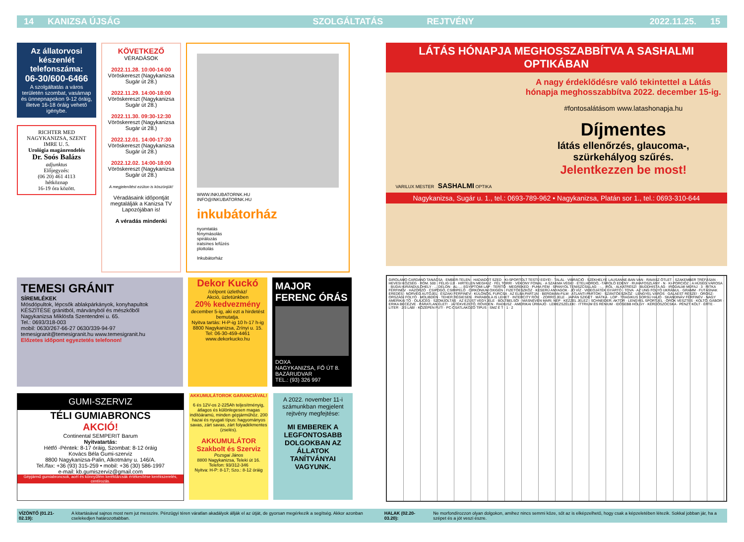14 KANIZSA ÚJSÁG SZOLGÁLTATÁS REJTVÉNY 2022.11.25. 15
Az állatorvosi készenlét telefonszáma:
06-30/600-6466
A szolgáltatás a város területén szombat, vasárnap és ünnep­napokon 9-12 óráig, illetve 16-18 óráig vehető igénybe.
RICHTER MED
NAGYKANIZSA, SZENT IMRE U. 5.
Urológia magánrendelés
Dr. Soós Balázs
adjunktus
Előjegyzés:
(06 20) 461 4113
hétköznap
16-19 óra között.
KÖVETKEZŐ
VÉRADÁSOK
2022.11.28. 10:00-14:00
Vöröskereszt (Nagykanizsa Sugár út 28.)
2022.11.29. 14:00-18:00
Vöröskereszt (Nagykanizsa Sugár út 28.)
2022.11.30. 09:30-12:30
Vöröskereszt (Nagykanizsa Sugár út 28.)
2022.12.01. 14:00-17:30
Vöröskereszt (Nagykanizsa Sugár út 28.)
2022.12.02. 14:00-18:00
Vöröskereszt (Nagykanizsa Sugár út 28.)
A megjelenítést ezúton is köszönjük!
Véradásaink időpontját megtalálják a Kanizsa TV Lapozójában is!
A véradás mindenki
WWW.INKUBATORNK.HU
INFO@INKUBATORNK.HU
inkubátorház
nyomtatás
fénymásolás
spirálozás
iratsínes lefűzés
plottolás
Inkubátorház
TEMESI GRÁNIT
SÍREMLÉKEK
Mósdópultok, lépcsők ablakpárkányok, konyhapultok KÉSZÍTÉSE gránitból, márványból és mészkőből
Nagykanizsa Miklósfa Szentendrei u. 65.
Tel.: 0693/318-003
mobil: 0630/267-66-27 0630/339-94-97
temesigranit@temesigranit.hu www.temesigranit.hu
Előzetes időpont egyeztetés telefonon!
Dekor Kuckó
/célpont üzletház/
Akció, üzletünkben
20% kedvezmény
december 5-ig, aki ezt a hirdetést bemutatja.
Nyitva tartás: H-P-ig 10 h-17 h-ig
8800 Nagykanizsa, Zrínyi u. 15.
Tel: 06-30-459-4461
www.dekorkucko.hu
MAJOR FERENC ÓRÁS
DOXA
NAGYKANIZSA, FŐ ÚT 8. BAZÁRUDVAR
TEL.: (93) 326 997
GUMI-SZERVIZ
TÉLI GUMIABRONCS
AKCIÓ!
Continental SEMPERIT Barum
Nyitvatartás:
Hétfő -Péntek: 8-17 óráig, Szombat: 8-12 óráig
Kovács Béla Gumi-szerviz
8800 Nagykanizsa-Palin, Alkotmány u. 146/A.
Tel./fax: +36 (93) 315-259 • mobil: +36 (30) 586-1997
e-mail: kb.gumiszerviz@gmail.com
Gépjármű gumiabroncsok, acél és könnyűfém keréktárcsák értékesítése kerékszerelés, centírozás.
AKKUMULÁTOROK GARANCIÁVAL!
6 és 12V-os 2-225Ah teljesítményig, átlagos és különlegesen magas indítóáramú, minden gépjárműhöz. 200 hazai és nyugati típus: hagyományos savas, zárt savas, zárt folyadékmentes (zselés).
AKKUMULÁTOR Szakbolt és Szerviz
Pozsgai János
8800 Nagykanizsa, Teleki út 16.
Telefon: 93/312-346
Nyitva: H-P: 8-17; Szo.: 8-12 óráig
A 2022. november 11-i számunkban megjelent rejtvény megfejtése:
MI EMBEREK A LEGFONTOSABB DOLGOKBAN AZ ÁLLATOK TANÍTVÁNYAI VAGYUNK.
LÁTÁS HÓNAPJA MEGHOSSZABBÍTVA A SASHALMI OPTIKÁBAN
A nagy érdeklődésre való tekintettel a Látás hónapja meghosszabbítva 2022. december 15-ig.
#fontosalátásom www.latashonapja.hu
Díjmentes
látás ellenőrzés, glaucoma-, szürkehályog szűrés.
Jelentkezzen be most!
VARILUX MESTER SASHALMI OPTIKA
Nagykanizsa, Sugár u. 1., tel.: 0693-789-962 • Nagykanizsa, Platán sor 1., tel.: 0693-310-644
GIROLAMO CARDANO TANÁCSA · EMBER-TELEN · HADIADÓT SZED · KI-SPORTOLT TESTŰ EGYÉ! · TALÁL · VIBRÁCIÓ · SZÉKHELYE LAUSANNE-BAN VAN · RAVASZ ÖTLET · SZAKEMBER TRÉFÁSAN · HEVESI KÖZSÉG · RÓM. 500 · FÉLIG ÚJ! · HIRTELEN MEGHÚZ · FÉL TORR! · VÉKONY FONAL · A SZAKMA VÉGE! · ÉTELHORDÓ, -TÁROLÓ EDÉNY · RUHAFOSZLÁNY · N · KI-PORCIÓZ · A HŰSÉG VÁROSA · BUDAI KIRÁNDULÓHELY · ... DELON · AL-...; EGYIPTOMI LAP · TERÍTŐ · MEGREKED · PUHA FÉM · SPANYOL TENISZCSILLAG · -... -RÓL · ALKATRÉSZ! · BUDDHISTA ÁG · IRODALMI MŰFAJ · 3 · RITKA FÉRFINÉV · HÁZÓRZÓ · CSIPOGÓ, CSIRIPELŐ · CIRKÓNIUM OXIGÉN · FIZETŐESZKÖZ · KESERŰ ANYAGOK · JÓ VÍZ · VIDEOJÁTÉK GYÁRTÓ · TOVA · AZ UNG FOLYÓ UKRÁNUL · GRAMM · FUTÁSNAK EREDÉS · NORVÉG AUTÓJEL · ÉSZAKI FÉRFINÉV · KÜLÖNÖS, FURCSA · AZ ELBA PARTJA! · BERGMAN-FILM · ATLANTI-PARTOK! · SZÁNTÓESZKÖZ · LENGYEL VÁROS · GÁLAEST RÉSZE! · OROSZ-ORSZÁGI FOLYÓ · MOLIBDÉN · TEHER RÉGIESEN · PARABOLA IS LEHET · INTERCITY RÖV. · ZORRO JELE · JAPÁN SZIGET · MÁTKA · LOP · TRAGIKUS SORSÚ HAJÓ · SKANDINÁV FÉRFINÉV · NAGY AMERIKAI TÓ · OLAJCÉG · SZOMJOLTÁS · AZ EZÜST VEGYJELE · BOLTBELSŐ! · MÁSNÉVEN MARI; NÉP · KÉZZEL JELEZ · SCHNEIDER; AKTOR · LENGYEL SPORTJEL · ÖRÖK VESZTES · KOLTÓ; GÁBOR · ERIKA BECÉZVE · PÁRATLAN ÉLET! · JÁTÉKVEZETŐ, RÖVIDEN · RADIUSZ · AMERIKAI ŰRHAJÓ · LEMEZSZÉLEK! · ITTRIUM ÉS RÉNIUM · IDŐSEBB HÖLGY · KÉRDŐSZÓCSKA · PÉNZT KÖLT · ÉRTE · LITER · 2/3 LÁB! · KÖZÉPEN FUT! · PC-CSATLAKOZÓ TÍPUS · SMZ É T · 1 · 2
VÍZÖNTŐ (01.21-02.19): A kitartásával sajnos most nem jut messzire. Pénzügyi téren váratlan akadályok állják el az útját, de gyorsan megérkezik a segítség. Akkor azonban cselekedjen határozottabban. HALAK (02.20-03.20): Ne morfondírozzon olyan dolgokon, amihez nincs semmi köze, sőt az is elképzelhető, hogy csak a képzeletében létezik. Sokkal jobban jár, ha a szépet és a jót veszi észre.